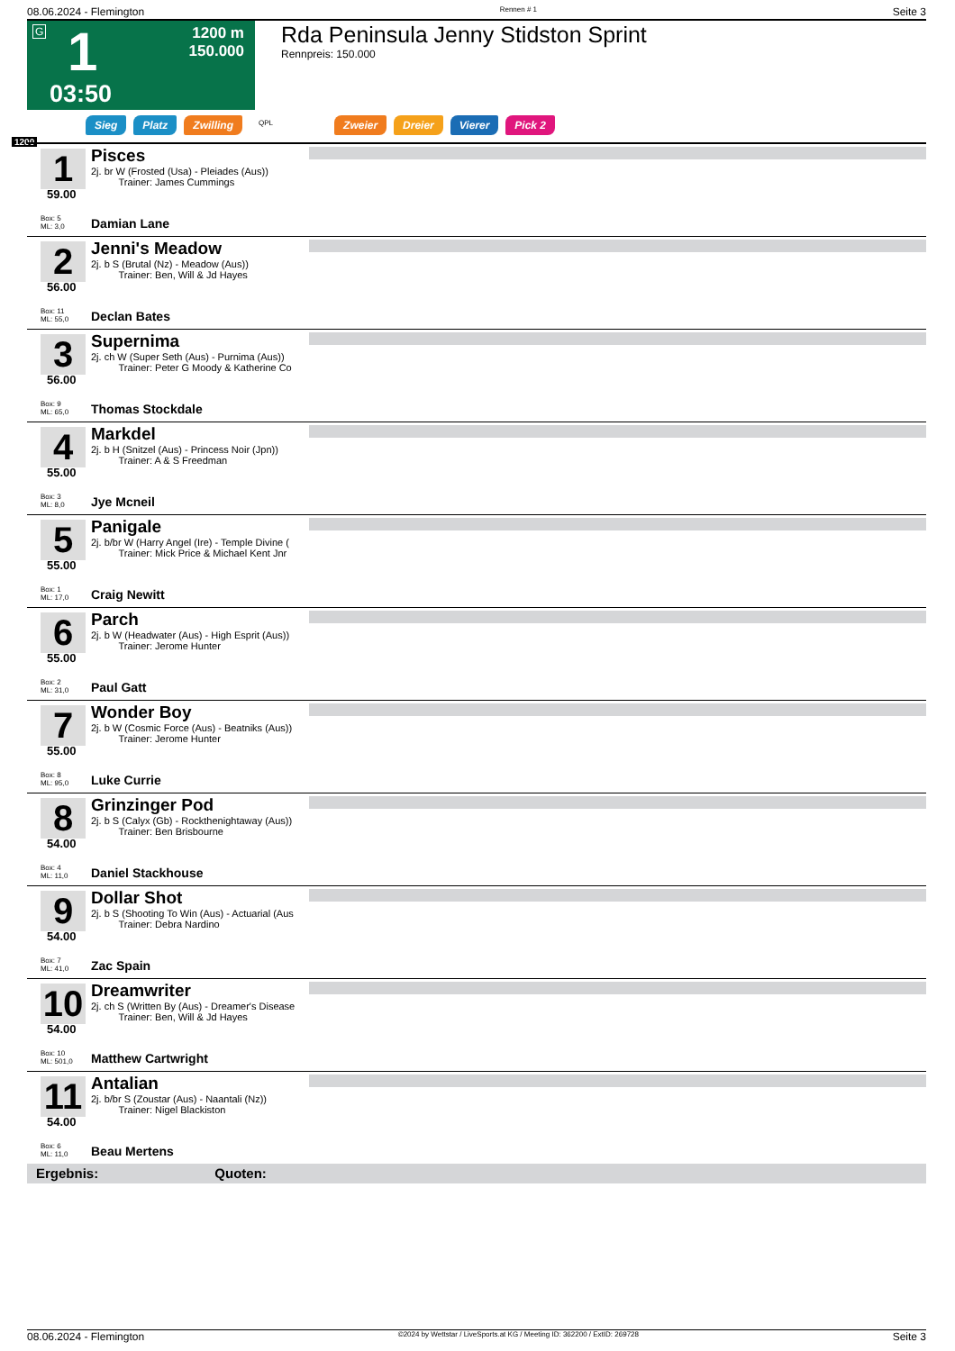08.06.2024 - Flemington Rennen # 1 Seite 3
G 1
1200 m
150.000
03:50
Rda Peninsula Jenny Stidston Sprint
Rennpreis: 150.000
Sieg Platz Zwilling QPL Zweier Dreier Vierer Pick 2
1200
1
59.00
Pisces
2j. br W (Frosted (Usa) - Pleiades (Aus))
Trainer: James Cummings
Box: 5
ML: 3,0
Damian Lane
2
56.00
Jenni's Meadow
2j. b S (Brutal (Nz) - Meadow (Aus))
Trainer: Ben, Will & Jd Hayes
Box: 11
ML: 55,0
Declan Bates
3
56.00
Supernima
2j. ch W (Super Seth (Aus) - Purnima (Aus))
Trainer: Peter G Moody & Katherine Co
Box: 9
ML: 65,0
Thomas Stockdale
4
55.00
Markdel
2j. b H (Snitzel (Aus) - Princess Noir (Jpn))
Trainer: A & S Freedman
Box: 3
ML: 8,0
Jye Mcneil
5
55.00
Panigale
2j. b/br W (Harry Angel (Ire) - Temple Divine (
Trainer: Mick Price & Michael Kent Jnr
Box: 1
ML: 17,0
Craig Newitt
6
55.00
Parch
2j. b W (Headwater (Aus) - High Esprit (Aus))
Trainer: Jerome Hunter
Box: 2
ML: 31,0
Paul Gatt
7
55.00
Wonder Boy
2j. b W (Cosmic Force (Aus) - Beatniks (Aus))
Trainer: Jerome Hunter
Box: 8
ML: 95,0
Luke Currie
8
54.00
Grinzinger Pod
2j. b S (Calyx (Gb) - Rockthenightaway (Aus))
Trainer: Ben Brisbourne
Box: 4
ML: 11,0
Daniel Stackhouse
9
54.00
Dollar Shot
2j. b S (Shooting To Win (Aus) - Actuarial (Aus
Trainer: Debra Nardino
Box: 7
ML: 41,0
Zac Spain
10
54.00
Dreamwriter
2j. ch S (Written By (Aus) - Dreamer's Disease
Trainer: Ben, Will & Jd Hayes
Box: 10
ML: 501,0
Matthew Cartwright
11
54.00
Antalian
2j. b/br S (Zoustar (Aus) - Naantali (Nz))
Trainer: Nigel Blackiston
Box: 6
ML: 11,0
Beau Mertens
Ergebnis: Quoten:
08.06.2024 - Flemington ©2024 by Wettstar / LiveSports.at KG / Meeting ID: 362200 / ExtID: 269728 Seite 3